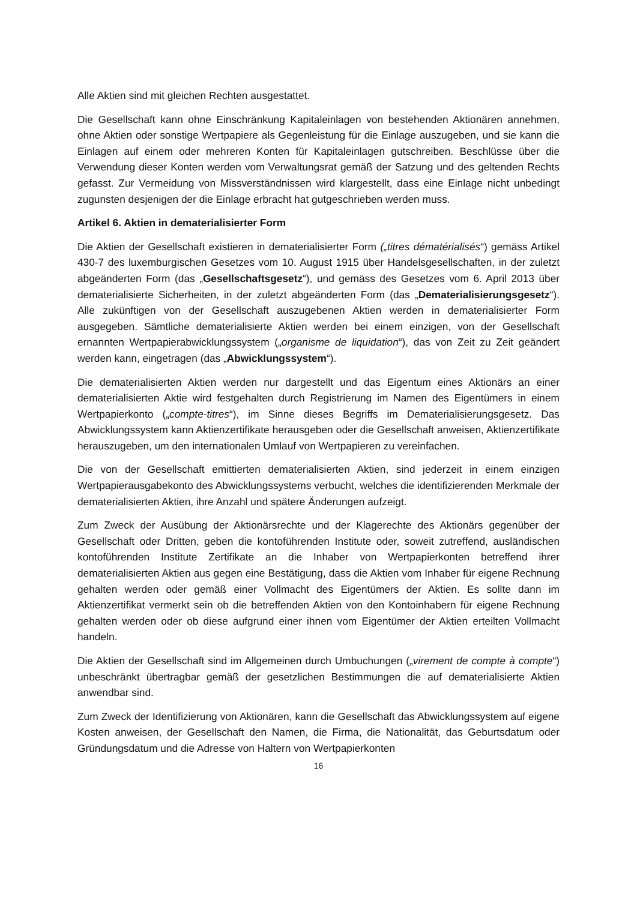Alle Aktien sind mit gleichen Rechten ausgestattet.
Die Gesellschaft kann ohne Einschränkung Kapitaleinlagen von bestehenden Aktionären annehmen, ohne Aktien oder sonstige Wertpapiere als Gegenleistung für die Einlage auszugeben, und sie kann die Einlagen auf einem oder mehreren Konten für Kapitaleinlagen gutschreiben. Beschlüsse über die Verwendung dieser Konten werden vom Verwaltungsrat gemäß der Satzung und des geltenden Rechts gefasst. Zur Vermeidung von Missverständnissen wird klargestellt, dass eine Einlage nicht unbedingt zugunsten desjenigen der die Einlage erbracht hat gutgeschrieben werden muss.
Artikel 6. Aktien in dematerialisierter Form
Die Aktien der Gesellschaft existieren in dematerialisierter Form („titres dématérialisés“) gemäss Artikel 430-7 des luxemburgischen Gesetzes vom 10. August 1915 über Handelsgesellschaften, in der zuletzt abgeänderten Form (das „Gesellschaftsgesetz“), und gemäss des Gesetzes vom 6. April 2013 über dematerialisierte Sicherheiten, in der zuletzt abgeänderten Form (das „Dematerialisierungsgesetz“). Alle zukünftigen von der Gesellschaft auszugebenen Aktien werden in dematerialisierter Form ausgegeben. Sämtliche dematerialisierte Aktien werden bei einem einzigen, von der Gesellschaft ernannten Wertpapierabwicklungssystem („organisme de liquidation“), das von Zeit zu Zeit geändert werden kann, eingetragen (das „Abwicklungssystem“).
Die dematerialisierten Aktien werden nur dargestellt und das Eigentum eines Aktionärs an einer dematerialisierten Aktie wird festgehalten durch Registrierung im Namen des Eigentümers in einem Wertpapierkonto („compte-titres“), im Sinne dieses Begriffs im Dematerialisierungsgesetz. Das Abwicklungssystem kann Aktienzertifikate herausgeben oder die Gesellschaft anweisen, Aktienzertifikate herauszugeben, um den internationalen Umlauf von Wertpapieren zu vereinfachen.
Die von der Gesellschaft emittierten dematerialisierten Aktien, sind jederzeit in einem einzigen Wertpapierausgabekonto des Abwicklungssystems verbucht, welches die identifizierenden Merkmale der dematerialisierten Aktien, ihre Anzahl und spätere Änderungen aufzeigt.
Zum Zweck der Ausübung der Aktionärsrechte und der Klagerechte des Aktionärs gegenüber der Gesellschaft oder Dritten, geben die kontoführenden Institute oder, soweit zutreffend, ausländischen kontoführenden Institute Zertifikate an die Inhaber von Wertpapierkonten betreffend ihrer dematerialisierten Aktien aus gegen eine Bestätigung, dass die Aktien vom Inhaber für eigene Rechnung gehalten werden oder gemäß einer Vollmacht des Eigentümers der Aktien. Es sollte dann im Aktienzertifikat vermerkt sein ob die betreffenden Aktien von den Kontoinhabern für eigene Rechnung gehalten werden oder ob diese aufgrund einer ihnen vom Eigentümer der Aktien erteilten Vollmacht handeln.
Die Aktien der Gesellschaft sind im Allgemeinen durch Umbuchungen („virement de compte à compte“) unbeschränkt übertragbar gemäß der gesetzlichen Bestimmungen die auf dematerialisierte Aktien anwendbar sind.
Zum Zweck der Identifizierung von Aktionären, kann die Gesellschaft das Abwicklungssystem auf eigene Kosten anweisen, der Gesellschaft den Namen, die Firma, die Nationalität, das Geburtsdatum oder Gründungsdatum und die Adresse von Haltern von Wertpapierkonten
16